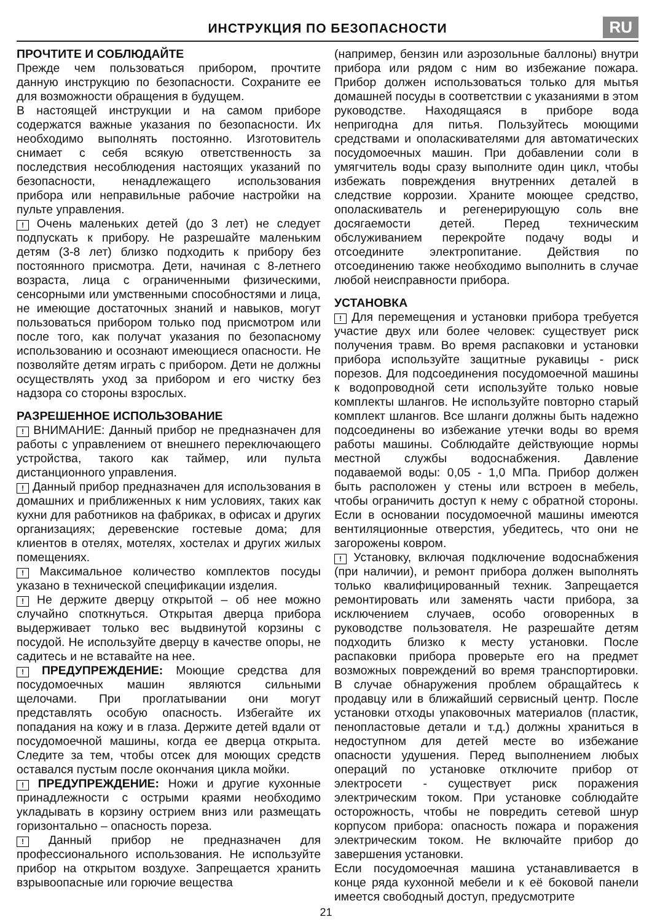ИНСТРУКЦИЯ ПО БЕЗОПАСНОСТИ
RU
ПРОЧТИТЕ И СОБЛЮДАЙТЕ
Прежде чем пользоваться прибором, прочтите данную инструкцию по безопасности. Сохраните ее для возможности обращения в будущем.
В настоящей инструкции и на самом приборе содержатся важные указания по безопасности. Их необходимо выполнять постоянно. Изготовитель снимает с себя всякую ответственность за последствия несоблюдения настоящих указаний по безопасности, ненадлежащего использования прибора или неправильные рабочие настройки на пульте управления.
! Очень маленьких детей (до 3 лет) не следует подпускать к прибору. Не разрешайте маленьким детям (3-8 лет) близко подходить к прибору без постоянного присмотра. Дети, начиная с 8-летнего возраста, лица с ограниченными физическими, сенсорными или умственными способностями и лица, не имеющие достаточных знаний и навыков, могут пользоваться прибором только под присмотром или после того, как получат указания по безопасному использованию и осознают имеющиеся опасности. Не позволяйте детям играть с прибором. Дети не должны осуществлять уход за прибором и его чистку без надзора со стороны взрослых.
РАЗРЕШЕННОЕ ИСПОЛЬЗОВАНИЕ
! ВНИМАНИЕ: Данный прибор не предназначен для работы с управлением от внешнего переключающего устройства, такого как таймер, или пульта дистанционного управления.
! Данный прибор предназначен для использования в домашних и приближенных к ним условиях, таких как кухни для работников на фабриках, в офисах и других организациях; деревенские гостевые дома; для клиентов в отелях, мотелях, хостелах и других жилых помещениях.
! Максимальное количество комплектов посуды указано в технической спецификации изделия.
! Не держите дверцу открытой – об нее можно случайно споткнуться. Открытая дверца прибора выдерживает только вес выдвинутой корзины с посудой. Не используйте дверцу в качестве опоры, не садитесь и не вставайте на нее.
! ПРЕДУПРЕЖДЕНИЕ: Моющие средства для посудомоечных машин являются сильными щелочами. При проглатывании они могут представлять особую опасность. Избегайте их попадания на кожу и в глаза. Держите детей вдали от посудомоечной машины, когда ее дверца открыта. Следите за тем, чтобы отсек для моющих средств оставался пустым после окончания цикла мойки.
! ПРЕДУПРЕЖДЕНИЕ: Ножи и другие кухонные принадлежности с острыми краями необходимо укладывать в корзину острием вниз или размещать горизонтально – опасность пореза.
! Данный прибор не предназначен для профессионального использования. Не используйте прибор на открытом воздухе. Запрещается хранить взрывоопасные или горючие вещества
(например, бензин или аэрозольные баллоны) внутри прибора или рядом с ним во избежание пожара. Прибор должен использоваться только для мытья домашней посуды в соответствии с указаниями в этом руководстве. Находящаяся в приборе вода непригодна для питья. Пользуйтесь моющими средствами и ополаскивателями для автоматических посудомоечных машин. При добавлении соли в умягчитель воды сразу выполните один цикл, чтобы избежать повреждения внутренних деталей в следствие коррозии. Храните моющее средство, ополаскиватель и регенерирующую соль вне досягаемости детей. Перед техническим обслуживанием перекройте подачу воды и отсоедините электропитание. Действия по отсоединению также необходимо выполнить в случае любой неисправности прибора.
УСТАНОВКА
! Для перемещения и установки прибора требуется участие двух или более человек: существует риск получения травм. Во время распаковки и установки прибора используйте защитные рукавицы - риск порезов. Для подсоединения посудомоечной машины к водопроводной сети используйте только новые комплекты шлангов. Не используйте повторно старый комплект шлангов. Все шланги должны быть надежно подсоединены во избежание утечки воды во время работы машины. Соблюдайте действующие нормы местной службы водоснабжения. Давление подаваемой воды: 0,05 - 1,0 МПа. Прибор должен быть расположен у стены или встроен в мебель, чтобы ограничить доступ к нему с обратной стороны. Если в основании посудомоечной машины имеются вентиляционные отверстия, убедитесь, что они не загорожены ковром.
! Установку, включая подключение водоснабжения (при наличии), и ремонт прибора должен выполнять только квалифицированный техник. Запрещается ремонтировать или заменять части прибора, за исключением случаев, особо оговоренных в руководстве пользователя. Не разрешайте детям подходить близко к месту установки. После распаковки прибора проверьте его на предмет возможных повреждений во время транспортировки. В случае обнаружения проблем обращайтесь к продавцу или в ближайший сервисный центр. После установки отходы упаковочных материалов (пластик, пенопластовые детали и т.д.) должны храниться в недоступном для детей месте во избежание опасности удушения. Перед выполнением любых операций по установке отключите прибор от электросети - существует риск поражения электрическим током. При установке соблюдайте осторожность, чтобы не повредить сетевой шнур корпусом прибора: опасность пожара и поражения электрическим током. Не включайте прибор до завершения установки.
Если посудомоечная машина устанавливается в конце ряда кухонной мебели и к её боковой панели имеется свободный доступ, предусмотрите
21